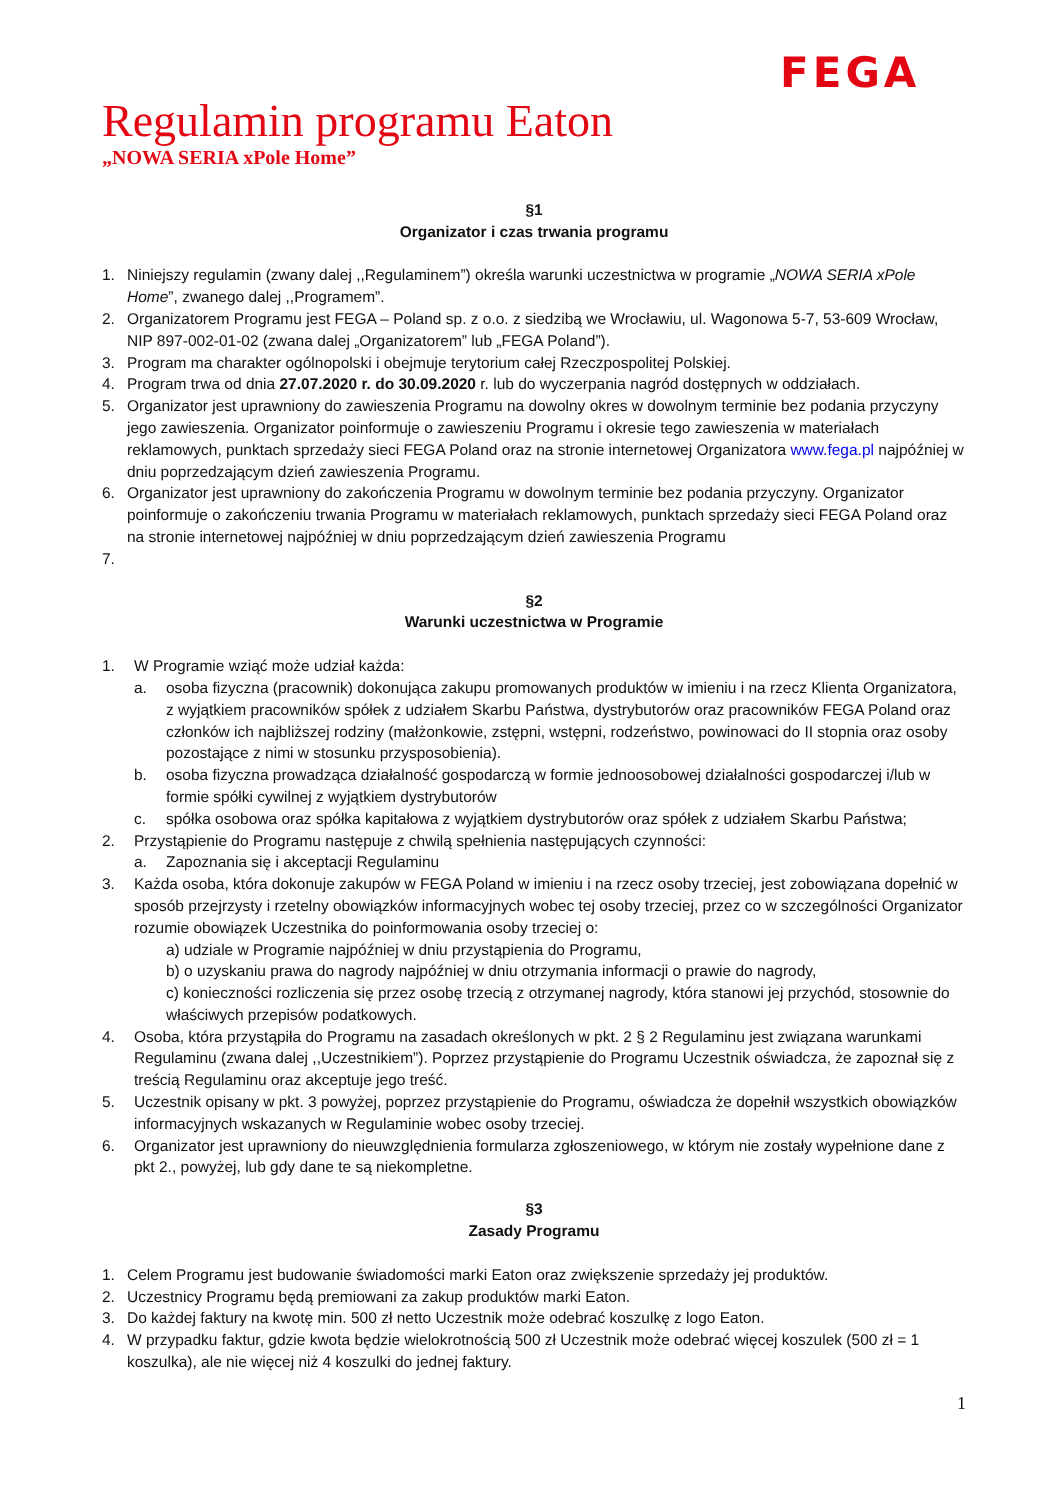FEGA
Regulamin programu Eaton
„NOWA SERIA xPole Home”
§1
Organizator i czas trwania programu
1. Niniejszy regulamin (zwany dalej ,,Regulaminem”) określa warunki uczestnictwa w programie „NOWA SERIA xPole Home”, zwanego dalej ,,Programem”.
2. Organizatorem Programu jest FEGA – Poland sp. z o.o. z siedzibą we Wrocławiu, ul. Wagonowa 5-7, 53-609 Wrocław, NIP 897-002-01-02 (zwana dalej „Organizatorem” lub „FEGA Poland”).
3. Program ma charakter ogólnopolski i obejmuje terytorium całej Rzeczpospolitej Polskiej.
4. Program trwa od dnia 27.07.2020 r. do 30.09.2020 r. lub do wyczerpania nagród dostępnych w oddziałach.
5. Organizator jest uprawniony do zawieszenia Programu na dowolny okres w dowolnym terminie bez podania przyczyny jego zawieszenia. Organizator poinformuje o zawieszeniu Programu i okresie tego zawieszenia w materiałach reklamowych, punktach sprzedaży sieci FEGA Poland oraz na stronie internetowej Organizatora www.fega.pl najpóźniej w dniu poprzedzającym dzień zawieszenia Programu.
6. Organizator jest uprawniony do zakończenia Programu w dowolnym terminie bez podania przyczyny. Organizator poinformuje o zakończeniu trwania Programu w materiałach reklamowych, punktach sprzedaży sieci FEGA Poland oraz na stronie internetowej najpóźniej w dniu poprzedzającym dzień zawieszenia Programu
7.
§2
Warunki uczestnictwa w Programie
1. W Programie wziąć może udział każda:
a. osoba fizyczna (pracownik) dokonująca zakupu promowanych produktów w imieniu i na rzecz Klienta Organizatora, z wyjątkiem pracowników spółek z udziałem Skarbu Państwa, dystrybutorów oraz pracowników FEGA Poland oraz członków ich najbliższej rodziny (małżonkowie, zstępni, wstępni, rodzeństwo, powinowaci do II stopnia oraz osoby pozostające z nimi w stosunku przysposobienia).
b. osoba fizyczna prowadząca działalność gospodarczą w formie jednoosobowej działalności gospodarczej i/lub w formie spółki cywilnej z wyjątkiem dystrybutorów
c. spółka osobowa oraz spółka kapitałowa z wyjątkiem dystrybutorów oraz spółek z udziałem Skarbu Państwa;
2. Przystąpienie do Programu następuje z chwilą spełnienia następujących czynności:
a. Zapoznania się i akceptacji Regulaminu
3. Każda osoba, która dokonuje zakupów w FEGA Poland w imieniu i na rzecz osoby trzeciej, jest zobowiązana dopełnić w sposób przejrzysty i rzetelny obowiązków informacyjnych wobec tej osoby trzeciej, przez co w szczególności Organizator rozumie obowiązek Uczestnika do poinformowania osoby trzeciej o:
a) udziale w Programie najpóźniej w dniu przystąpienia do Programu,
b) o uzyskaniu prawa do nagrody najpóźniej w dniu otrzymania informacji o prawie do nagrody,
c) konieczności rozliczenia się przez osobę trzecią z otrzymanej nagrody, która stanowi jej przychód, stosownie do właściwych przepisów podatkowych.
4. Osoba, która przystąpiła do Programu na zasadach określonych w pkt. 2 § 2 Regulaminu jest związana warunkami Regulaminu (zwana dalej ,,Uczestnikiem”). Poprzez przystąpienie do Programu Uczestnik oświadcza, że zapoznał się z treścią Regulaminu oraz akceptuje jego treść.
5. Uczestnik opisany w pkt. 3 powyżej, poprzez przystąpienie do Programu, oświadcza że dopełnił wszystkich obowiązków informacyjnych wskazanych w Regulaminie wobec osoby trzeciej.
6. Organizator jest uprawniony do nieuwzględnienia formularza zgłoszeniowego, w którym nie zostały wypełnione dane z pkt 2., powyżej, lub gdy dane te są niekompletne.
§3
Zasady Programu
1. Celem Programu jest budowanie świadomości marki Eaton oraz zwiększenie sprzedaży jej produktów.
2. Uczestnicy Programu będą premiowani za zakup produktów marki Eaton.
3. Do każdej faktury na kwotę min. 500 zł netto Uczestnik może odebrać koszulkę z logo Eaton.
4. W przypadku faktur, gdzie kwota będzie wielokrotnością 500 zł Uczestnik może odebrać więcej koszulek (500 zł = 1 koszulka), ale nie więcej niż 4 koszulki do jednej faktury.
1